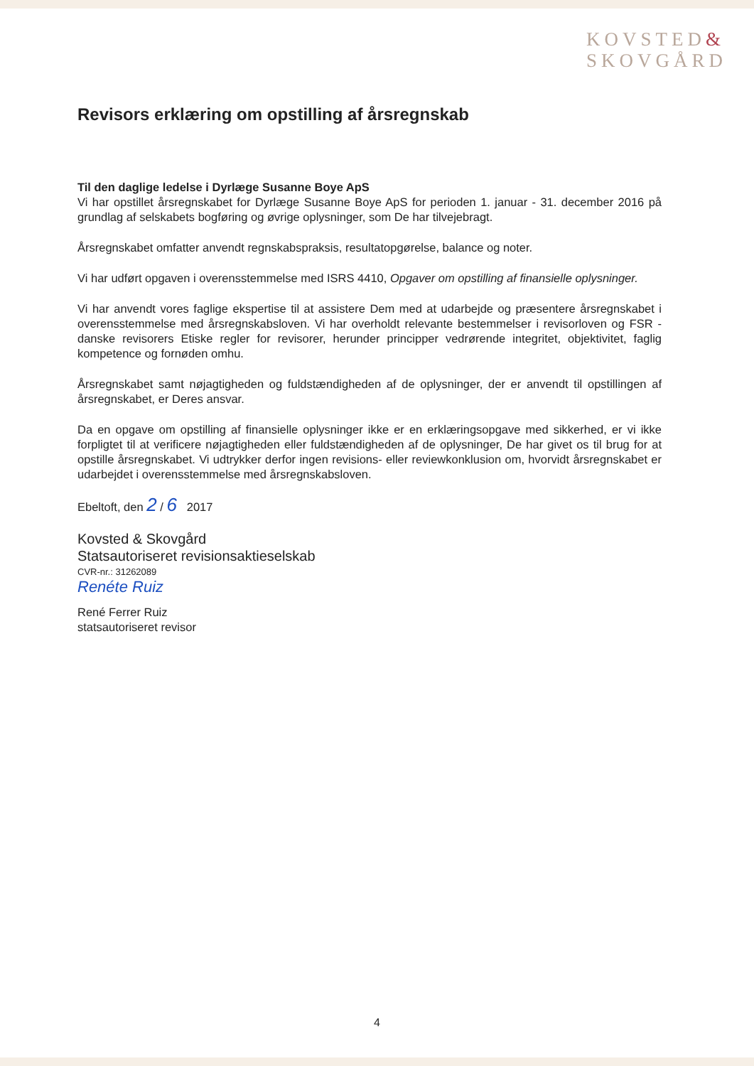KOVSTED&
SKOVGÅRD
Revisors erklæring om opstilling af årsregnskab
Til den daglige ledelse i Dyrlæge Susanne Boye ApS
Vi har opstillet årsregnskabet for Dyrlæge Susanne Boye ApS for perioden 1. januar - 31. december 2016 på grundlag af selskabets bogføring og øvrige oplysninger, som De har tilvejebragt.
Årsregnskabet omfatter anvendt regnskabspraksis, resultatopgørelse, balance og noter.
Vi har udført opgaven i overensstemmelse med ISRS 4410, Opgaver om opstilling af finansielle oplysninger.
Vi har anvendt vores faglige ekspertise til at assistere Dem med at udarbejde og præsentere årsregnskabet i overensstemmelse med årsregnskabsloven. Vi har overholdt relevante bestemmelser i revisorloven og FSR - danske revisorers Etiske regler for revisorer, herunder principper vedrørende integritet, objektivitet, faglig kompetence og fornøden omhu.
Årsregnskabet samt nøjagtigheden og fuldstændigheden af de oplysninger, der er anvendt til opstillingen af årsregnskabet, er Deres ansvar.
Da en opgave om opstilling af finansielle oplysninger ikke er en erklæringsopgave med sikkerhed, er vi ikke forpligtet til at verificere nøjagtigheden eller fuldstændigheden af de oplysninger, De har givet os til brug for at opstille årsregnskabet. Vi udtrykker derfor ingen revisions- eller reviewkonklusion om, hvorvidt årsregnskabet er udarbejdet i overensstemmelse med årsregnskabsloven.
Ebeltoft, den 2 / 6 2017
Kovsted & Skovgård
Statsautoriseret revisionsaktieselskab
CVR-nr.: 31262089
Renéte Ruiz
René Ferrer Ruiz
statsautoriseret revisor
4